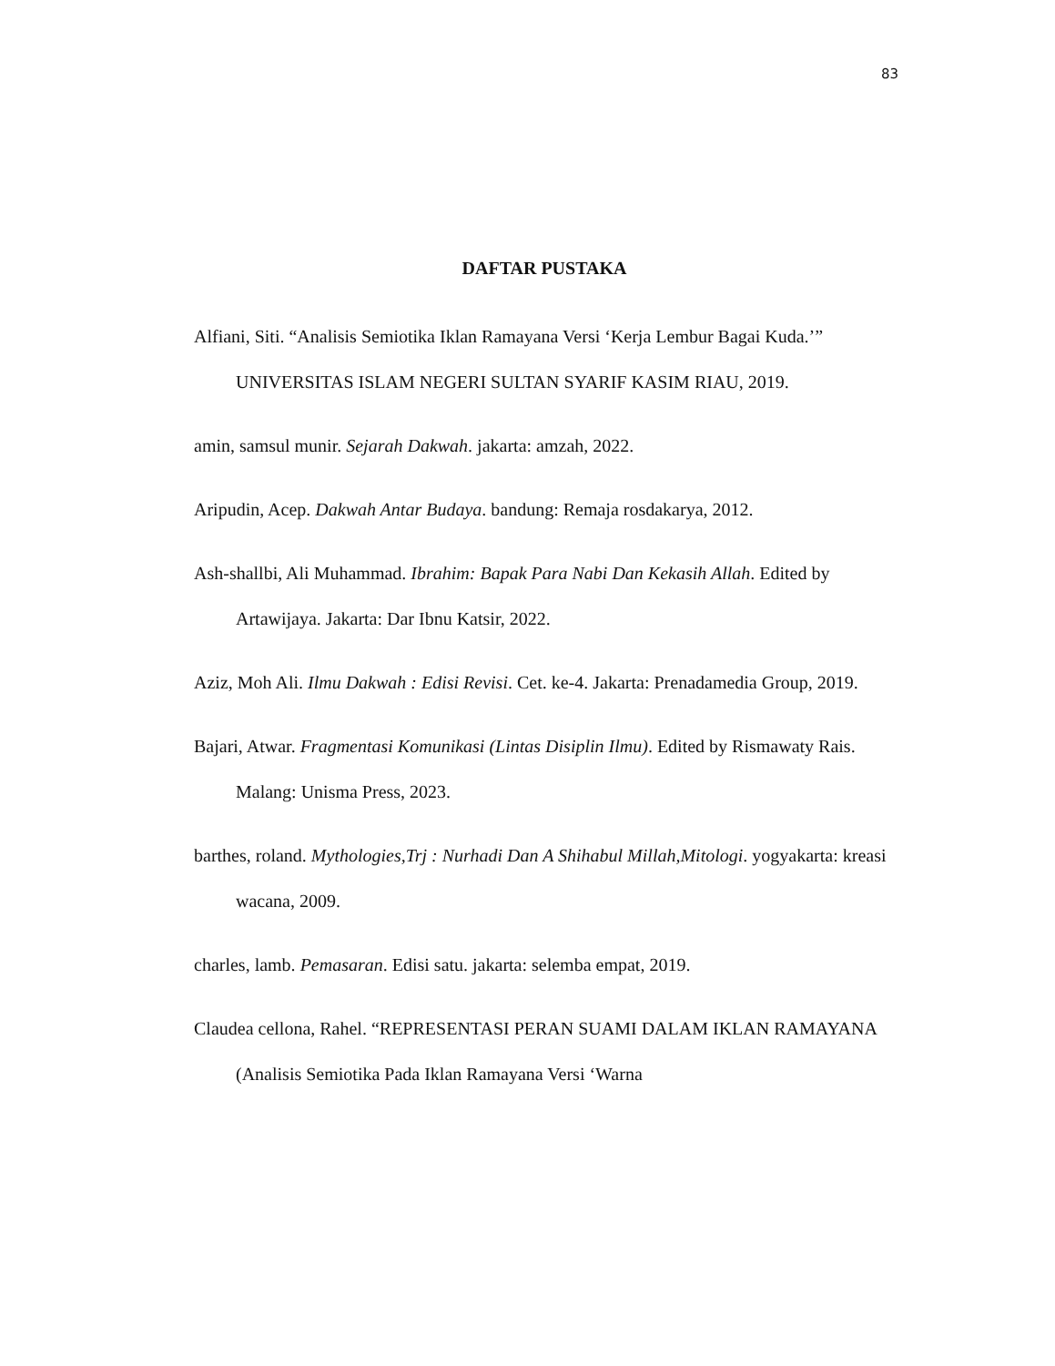83
DAFTAR PUSTAKA
Alfiani, Siti. “Analisis Semiotika Iklan Ramayana Versi ‘Kerja Lembur Bagai Kuda.’” UNIVERSITAS ISLAM NEGERI SULTAN SYARIF KASIM RIAU, 2019.
amin, samsul munir. Sejarah Dakwah. jakarta: amzah, 2022.
Aripudin, Acep. Dakwah Antar Budaya. bandung: Remaja rosdakarya, 2012.
Ash-shallbi, Ali Muhammad. Ibrahim: Bapak Para Nabi Dan Kekasih Allah. Edited by Artawijaya. Jakarta: Dar Ibnu Katsir, 2022.
Aziz, Moh Ali. Ilmu Dakwah : Edisi Revisi. Cet. ke-4. Jakarta: Prenadamedia Group, 2019.
Bajari, Atwar. Fragmentasi Komunikasi (Lintas Disiplin Ilmu). Edited by Rismawaty Rais. Malang: Unisma Press, 2023.
barthes, roland. Mythologies,Trj : Nurhadi Dan A Shihabul Millah,Mitologi. yogyakarta: kreasi wacana, 2009.
charles, lamb. Pemasaran. Edisi satu. jakarta: selemba empat, 2019.
Claudea cellona, Rahel. “REPRESENTASI PERAN SUAMI DALAM IKLAN RAMAYANA (Analisis Semiotika Pada Iklan Ramayana Versi ‘Warna